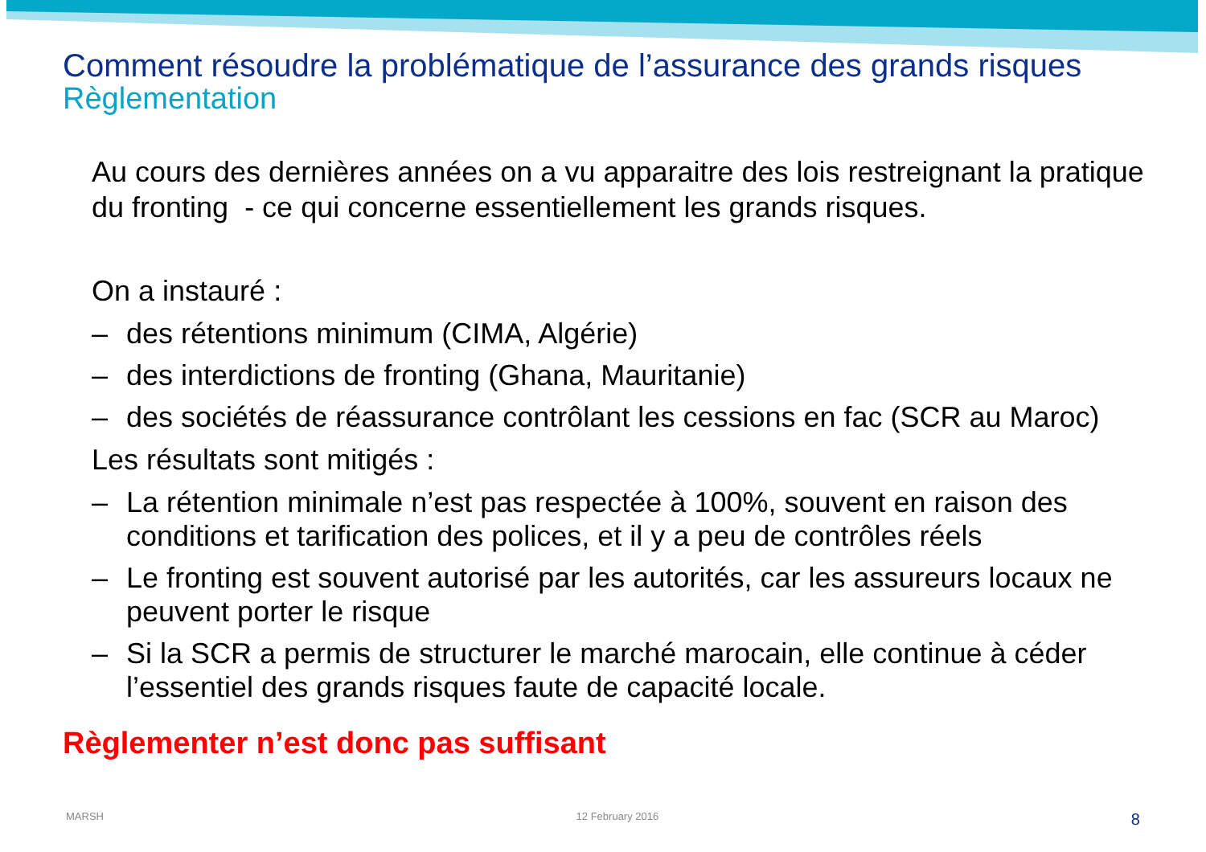Comment résoudre la problématique de l’assurance des grands risques
Règlementation
Au cours des dernières années on a vu apparaitre des lois restreignant la pratique du fronting - ce qui concerne essentiellement les grands risques.
On a instauré :
– des rétentions minimum (CIMA, Algérie)
– des interdictions de fronting (Ghana, Mauritanie)
– des sociétés de réassurance contrôlant les cessions en fac (SCR au Maroc)
Les résultats sont mitigés :
– La rétention minimale n’est pas respectée à 100%, souvent en raison des conditions et tarification des polices, et il y a peu de contrôles réels
– Le fronting est souvent autorisé par les autorités, car les assureurs locaux ne peuvent porter le risque
– Si la SCR a permis de structurer le marché marocain, elle continue à céder l’essentiel des grands risques faute de capacité locale.
Règlementer n’est donc pas suffisant
MARSH 12 February 2016 8